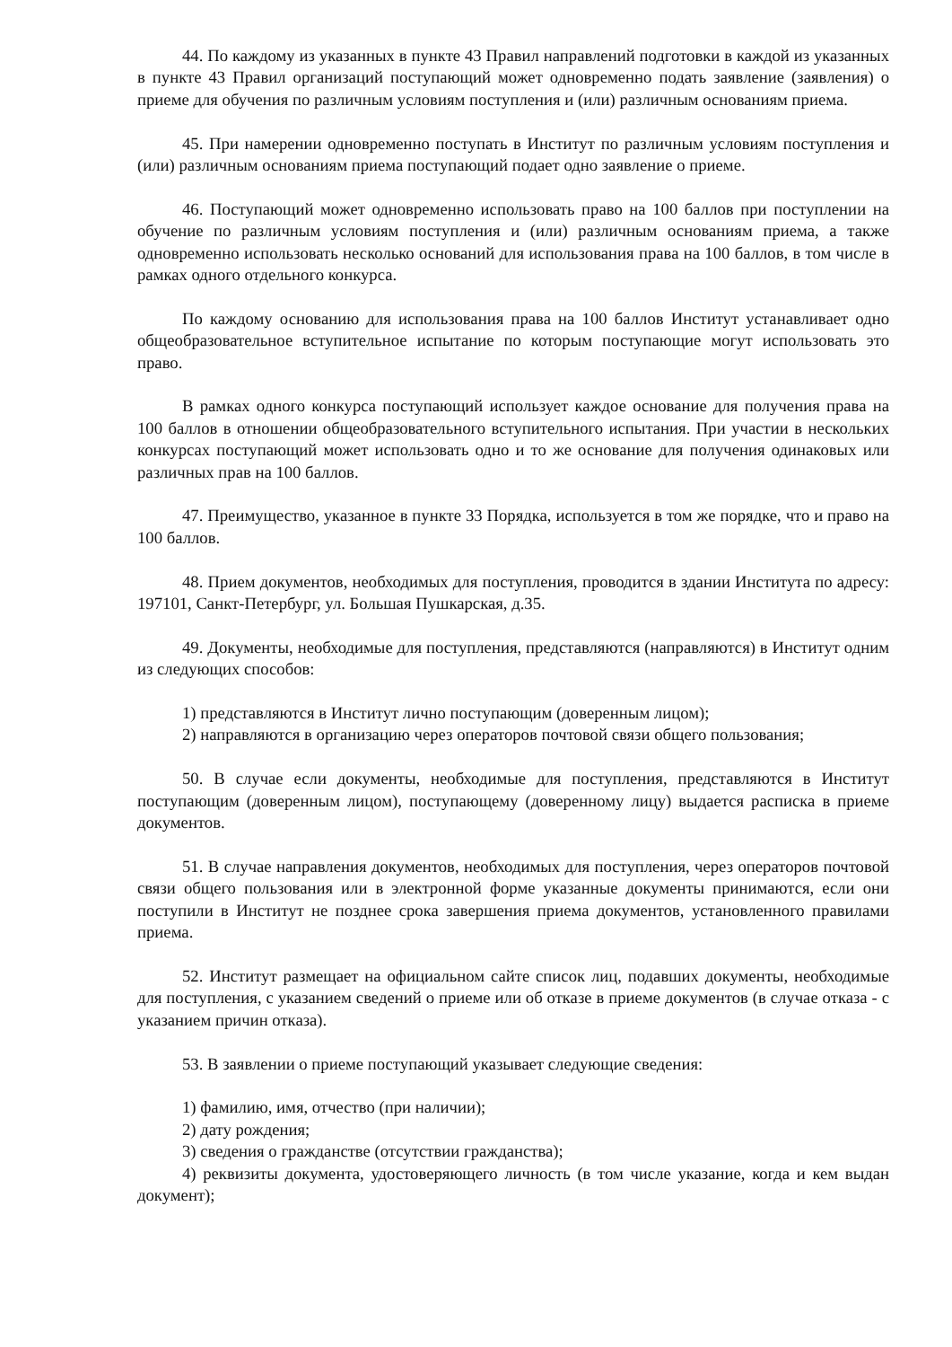44. По каждому из указанных в пункте 43 Правил направлений подготовки в каждой из указанных в пункте 43 Правил организаций поступающий может одновременно подать заявление (заявления) о приеме для обучения по различным условиям поступления и (или) различным основаниям приема.
45. При намерении одновременно поступать в Институт по различным условиям поступления и (или) различным основаниям приема поступающий подает одно заявление о приеме.
46. Поступающий может одновременно использовать право на 100 баллов при поступлении на обучение по различным условиям поступления и (или) различным основаниям приема, а также одновременно использовать несколько оснований для использования права на 100 баллов, в том числе в рамках одного отдельного конкурса.
По каждому основанию для использования права на 100 баллов Институт устанавливает одно общеобразовательное вступительное испытание по которым поступающие могут использовать это право.
В рамках одного конкурса поступающий использует каждое основание для получения права на 100 баллов в отношении общеобразовательного вступительного испытания. При участии в нескольких конкурсах поступающий может использовать одно и то же основание для получения одинаковых или различных прав на 100 баллов.
47. Преимущество, указанное в пункте 33 Порядка, используется в том же порядке, что и право на 100 баллов.
48. Прием документов, необходимых для поступления, проводится в здании Института по адресу: 197101, Санкт-Петербург, ул. Большая Пушкарская, д.35.
49. Документы, необходимые для поступления, представляются (направляются) в Институт одним из следующих способов:
1) представляются в Институт лично поступающим (доверенным лицом);
2) направляются в организацию через операторов почтовой связи общего пользования;
50. В случае если документы, необходимые для поступления, представляются в Институт поступающим (доверенным лицом), поступающему (доверенному лицу) выдается расписка в приеме документов.
51. В случае направления документов, необходимых для поступления, через операторов почтовой связи общего пользования или в электронной форме указанные документы принимаются, если они поступили в Институт не позднее срока завершения приема документов, установленного правилами приема.
52. Институт размещает на официальном сайте список лиц, подавших документы, необходимые для поступления, с указанием сведений о приеме или об отказе в приеме документов (в случае отказа - с указанием причин отказа).
53. В заявлении о приеме поступающий указывает следующие сведения:
1) фамилию, имя, отчество (при наличии);
2) дату рождения;
3) сведения о гражданстве (отсутствии гражданства);
4) реквизиты документа, удостоверяющего личность (в том числе указание, когда и кем выдан документ);